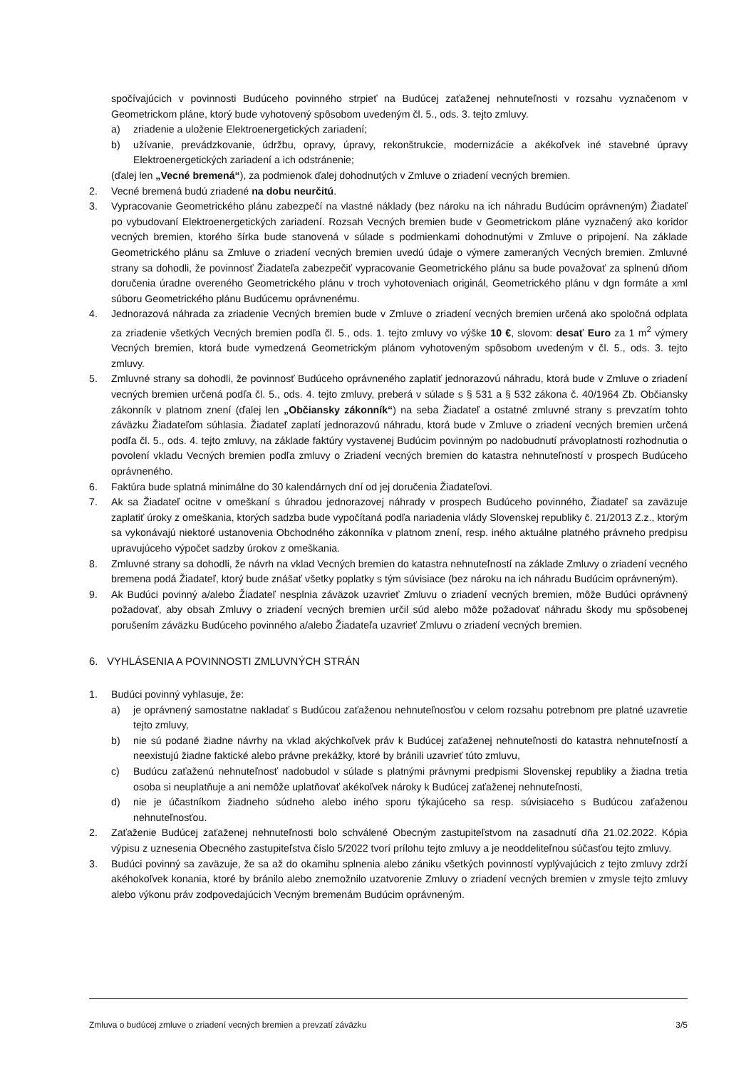spočívajúcich v povinnosti Budúceho povinného strpieť na Budúcej zaťaženej nehnuteľnosti v rozsahu vyznačenom v Geometrickom pláne, ktorý bude vyhotovený spôsobom uvedeným čl. 5., ods. 3. tejto zmluvy.
a) zriadenie a uloženie Elektroenergetických zariadení;
b) užívanie, prevádzkovanie, údržbu, opravy, úpravy, rekonštrukcie, modernizácie a akékoľvek iné stavebné úpravy Elektroenergetických zariadení a ich odstránenie;
(ďalej len „Vecné bremená“), za podmienok ďalej dohodnutých v Zmluve o zriadení vecných bremien.
2. Vecné bremená budú zriadené na dobu neurčitú.
3. Vypracovanie Geometrického plánu zabezpečí na vlastné náklady (bez nároku na ich náhradu Budúcim oprávneným) Žiadateľ po vybudovaní Elektroenergetických zariadení. Rozsah Vecných bremien bude v Geometrickom pláne vyznačený ako koridor vecných bremien, ktorého šírka bude stanovená v súlade s podmienkami dohodnutými v Zmluve o pripojení. Na základe Geometrického plánu sa Zmluve o zriadení vecných bremien uvedú údaje o výmere zameraných Vecných bremien. Zmluvné strany sa dohodli, že povinnosť Žiadateľa zabezpečiť vypracovanie Geometrického plánu sa bude považovať za splnenú dňom doručenia úradne overeného Geometrického plánu v troch vyhotoveniach originál, Geometrického plánu v dgn formáte a xml súboru Geometrického plánu Budúcemu oprávnenému.
4. Jednorazová náhrada za zriadenie Vecných bremien bude v Zmluve o zriadení vecných bremien určená ako spoločná odplata za zriadenie všetkých Vecných bremien podľa čl. 5., ods. 1. tejto zmluvy vo výške 10 €, slovom: desať Euro za 1 m<sup>2</sup> výmery Vecných bremien, ktorá bude vymedzená Geometrickým plánom vyhotoveným spôsobom uvedeným v čl. 5., ods. 3. tejto zmluvy.
5. Zmluvné strany sa dohodli, že povinnosť Budúceho oprávneného zaplatiť jednorazovú náhradu, ktorá bude v Zmluve o zriadení vecných bremien určená podľa čl. 5., ods. 4. tejto zmluvy, preberá v súlade s § 531 a § 532 zákona č. 40/1964 Zb. Občiansky zákonník v platnom znení (ďalej len „Občiansky zákonník“) na seba Žiadateľ a ostatné zmluvné strany s prevzatím tohto záväzku Žiadateľom súhlasia. Žiadateľ zaplatí jednorazovú náhradu, ktorá bude v Zmluve o zriadení vecných bremien určená podľa čl. 5., ods. 4. tejto zmluvy, na základe faktúry vystavenej Budúcim povinným po nadobudnutí právoplatnosti rozhodnutia o povolení vkladu Vecných bremien podľa zmluvy o Zriadení vecných bremien do katastra nehnuteľností v prospech Budúceho oprávneného.
6. Faktúra bude splatná minimálne do 30 kalendárnych dní od jej doručenia Žiadateľovi.
7. Ak sa Žiadateľ ocitne v omeškaní s úhradou jednorazovej náhrady v prospech Budúceho povinného, Žiadateľ sa zaväzuje zaplatiť úroky z omeškania, ktorých sadzba bude vypočítaná podľa nariadenia vlády Slovenskej republiky č. 21/2013 Z.z., ktorým sa vykonávajú niektoré ustanovenia Obchodného zákonníka v platnom znení, resp. iného aktuálne platného právneho predpisu upravujúceho výpočet sadzby úrokov z omeškania.
8. Zmluvné strany sa dohodli, že návrh na vklad Vecných bremien do katastra nehnuteľností na základe Zmluvy o zriadení vecného bremena podá Žiadateľ, ktorý bude znášať všetky poplatky s tým súvisiace (bez nároku na ich náhradu Budúcim oprávneným).
9. Ak Budúci povinný a/alebo Žiadateľ nesplnia záväzok uzavrieť Zmluvu o zriadení vecných bremien, môže Budúci oprávnený požadovať, aby obsah Zmluvy o zriadení vecných bremien určil súd alebo môže požadovať náhradu škody mu spôsobenej porušením záväzku Budúceho povinného a/alebo Žiadateľa uzavrieť Zmluvu o zriadení vecných bremien.
6. VYHLÁSENIA A POVINNOSTI ZMLUVNÝCH STRÁN
1. Budúci povinný vyhlasuje, že:
a) je oprávnený samostatne nakladať s Budúcou zaťaženou nehnuteľnosťou v celom rozsahu potrebnom pre platné uzavretie tejto zmluvy,
b) nie sú podané žiadne návrhy na vklad akýchkoľvek práv k Budúcej zaťaženej nehnuteľnosti do katastra nehnuteľností a neexistujú žiadne faktické alebo právne prekážky, ktoré by bránili uzavrieť túto zmluvu,
c) Budúcu zaťaženú nehnuteľnosť nadobudol v súlade s platnými právnymi predpismi Slovenskej republiky a žiadna tretia osoba si neuplatňuje a ani nemôže uplatňovať akékoľvek nároky k Budúcej zaťaženej nehnuteľnosti,
d) nie je účastníkom žiadneho súdneho alebo iného sporu týkajúceho sa resp. súvisiaceho s Budúcou zaťaženou nehnuteľnosťou.
2. Zaťaženie Budúcej zaťaženej nehnuteľnosti bolo schválené Obecným zastupiteľstvom na zasadnutí dňa 21.02.2022. Kópia výpisu z uznesenia Obecného zastupiteľstva číslo 5/2022 tvorí prílohu tejto zmluvy a je neoddeliteľnou súčasťou tejto zmluvy.
3. Budúci povinný sa zaväzuje, že sa až do okamihu splnenia alebo zániku všetkých povinností vyplývajúcich z tejto zmluvy zdrží akéhokoľvek konania, ktoré by bránilo alebo znemožnilo uzatvorenie Zmluvy o zriadení vecných bremien v zmysle tejto zmluvy alebo výkonu práv zodpovedajúcich Vecným bremenám Budúcim oprávneným.
Zmluva o budúcej zmluve o zriadení vecných bremien a prevzatí záväzku 3/5